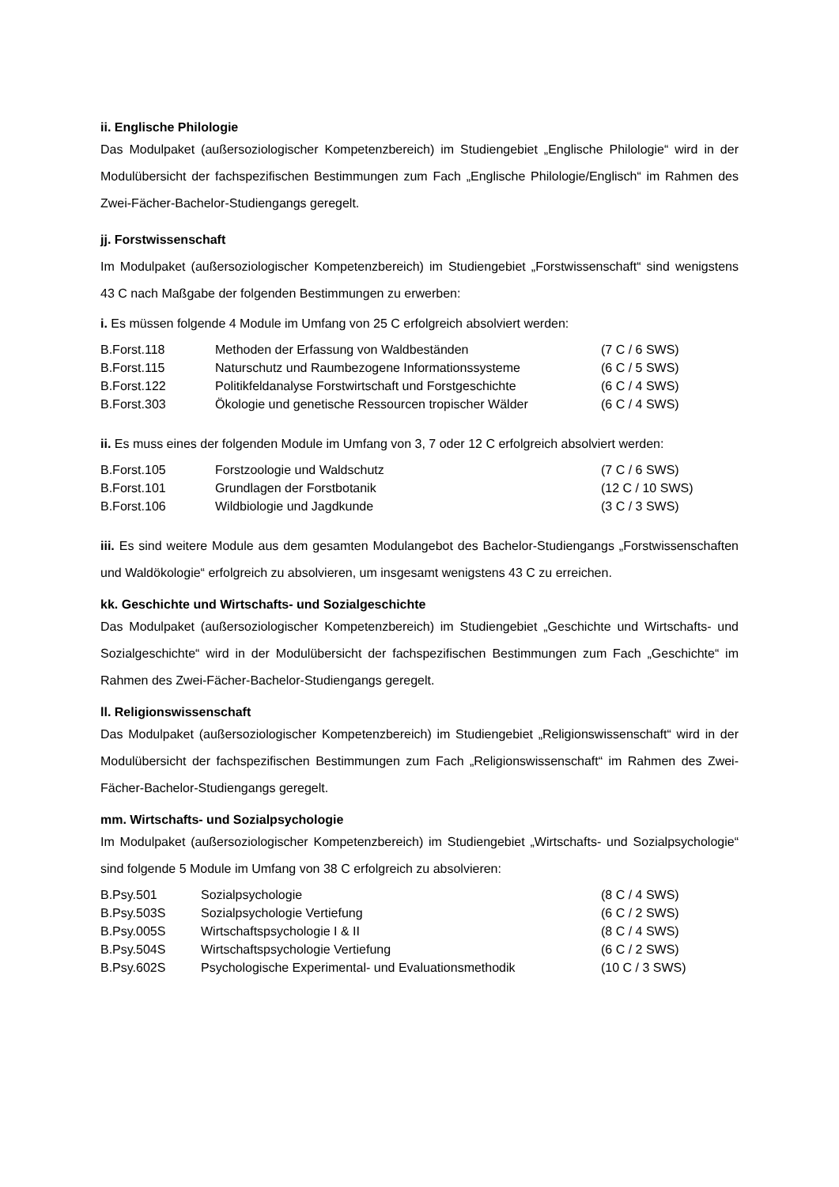ii. Englische Philologie
Das Modulpaket (außersoziologischer Kompetenzbereich) im Studiengebiet „Englische Philologie“ wird in der Modulübersicht der fachspezifischen Bestimmungen zum Fach „Englische Philologie/Englisch“ im Rahmen des Zwei-Fächer-Bachelor-Studiengangs geregelt.
jj. Forstwissenschaft
Im Modulpaket (außersoziologischer Kompetenzbereich) im Studiengebiet „Forstwissenschaft“ sind wenigstens 43 C nach Maßgabe der folgenden Bestimmungen zu erwerben:
i. Es müssen folgende 4 Module im Umfang von 25 C erfolgreich absolviert werden:
| B.Forst.118 | Methoden der Erfassung von Waldbeständen | (7 C / 6 SWS) |
| B.Forst.115 | Naturschutz und Raumbezogene Informationssysteme | (6 C / 5 SWS) |
| B.Forst.122 | Politikfeldanalyse Forstwirtschaft und Forstgeschichte | (6 C / 4 SWS) |
| B.Forst.303 | Ökologie und genetische Ressourcen tropischer Wälder | (6 C / 4 SWS) |
ii. Es muss eines der folgenden Module im Umfang von 3, 7 oder 12 C erfolgreich absolviert werden:
| B.Forst.105 | Forstzoologie und Waldschutz | (7 C / 6 SWS) |
| B.Forst.101 | Grundlagen der Forstbotanik | (12 C / 10 SWS) |
| B.Forst.106 | Wildbiologie und Jagdkunde | (3 C / 3 SWS) |
iii. Es sind weitere Module aus dem gesamten Modulangebot des Bachelor-Studiengangs „Forstwissenschaften und Waldökologie“ erfolgreich zu absolvieren, um insgesamt wenigstens 43 C zu erreichen.
kk. Geschichte und Wirtschafts- und Sozialgeschichte
Das Modulpaket (außersoziologischer Kompetenzbereich) im Studiengebiet „Geschichte und Wirtschafts- und Sozialgeschichte“ wird in der Modulübersicht der fachspezifischen Bestimmungen zum Fach „Geschichte“ im Rahmen des Zwei-Fächer-Bachelor-Studiengangs geregelt.
ll. Religionswissenschaft
Das Modulpaket (außersoziologischer Kompetenzbereich) im Studiengebiet „Religionswissenschaft“ wird in der Modulübersicht der fachspezifischen Bestimmungen zum Fach „Religionswissenschaft“ im Rahmen des Zwei-Fächer-Bachelor-Studiengangs geregelt.
mm. Wirtschafts- und Sozialpsychologie
Im Modulpaket (außersoziologischer Kompetenzbereich) im Studiengebiet „Wirtschafts- und Sozialpsychologie“ sind folgende 5 Module im Umfang von 38 C erfolgreich zu absolvieren:
| B.Psy.501 | Sozialpsychologie | (8 C / 4 SWS) |
| B.Psy.503S | Sozialpsychologie Vertiefung | (6 C / 2 SWS) |
| B.Psy.005S | Wirtschaftspsychologie I & II | (8 C / 4 SWS) |
| B.Psy.504S | Wirtschaftspsychologie Vertiefung | (6 C / 2 SWS) |
| B.Psy.602S | Psychologische Experimental- und Evaluationsmethodik | (10 C / 3 SWS) |